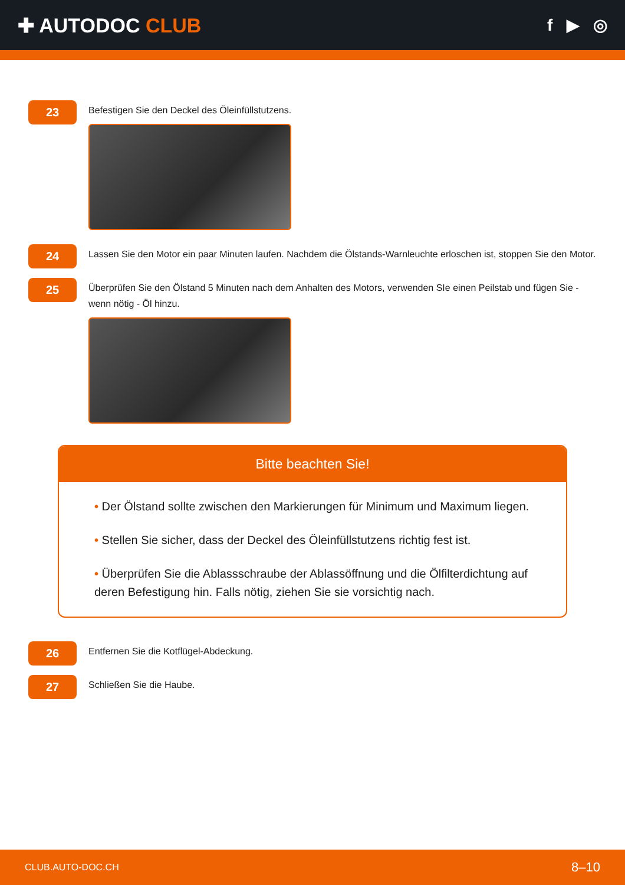✚ AUTODOC CLUB
f ▶ ◎
23
Befestigen Sie den Deckel des Öleinfüllstutzens.
24
Lassen Sie den Motor ein paar Minuten laufen. Nachdem die Ölstands-Warnleuchte erloschen ist, stoppen Sie den Motor.
25
Überprüfen Sie den Ölstand 5 Minuten nach dem Anhalten des Motors, verwenden SIe einen Peilstab und fügen Sie - wenn nötig - Öl hinzu.
Bitte beachten Sie!
• Der Ölstand sollte zwischen den Markierungen für Minimum und Maximum liegen.
• Stellen Sie sicher, dass der Deckel des Öleinfüllstutzens richtig fest ist.
• Überprüfen Sie die Ablassschraube der Ablassöffnung und die Ölfilterdichtung auf deren Befestigung hin. Falls nötig, ziehen Sie sie vorsichtig nach.
26
Entfernen Sie die Kotflügel-Abdeckung.
27
Schließen Sie die Haube.
CLUB.AUTO-DOC.CH 8–10